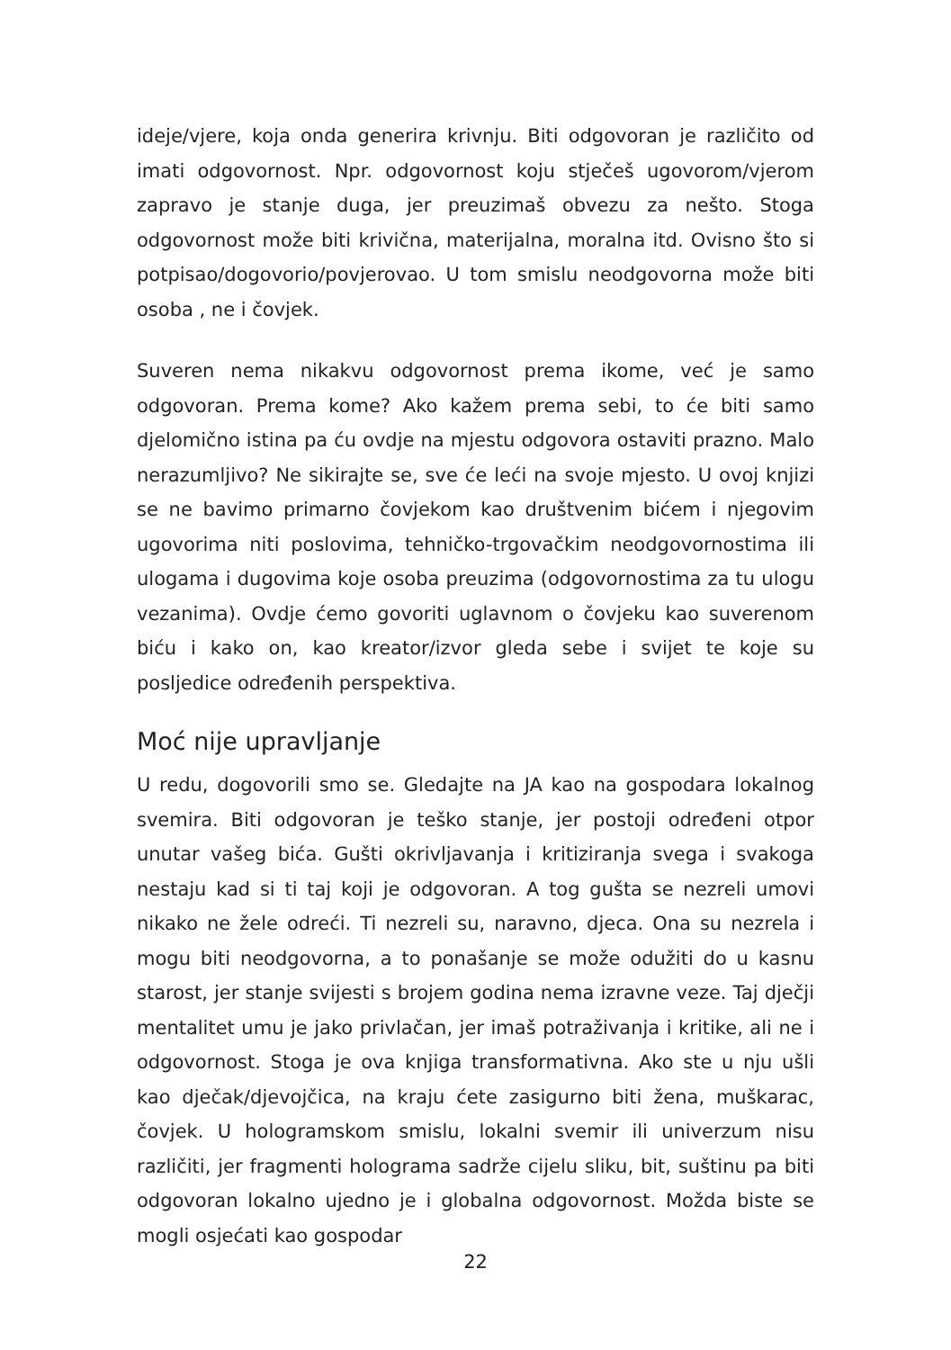ideje/vjere, koja onda generira krivnju. Biti odgovoran je različito od imati odgovornost. Npr. odgovornost koju stječeš ugovorom/vjerom zapravo je stanje duga, jer preuzimaš obvezu za nešto. Stoga odgovornost može biti krivična, materijalna, moralna itd. Ovisno što si potpisao/dogovorio/povjerovao. U tom smislu neodgovorna može biti osoba , ne i čovjek.
Suveren nema nikakvu odgovornost prema ikome, već je samo odgovoran. Prema kome? Ako kažem prema sebi, to će biti samo djelomično istina pa ću ovdje na mjestu odgovora ostaviti prazno. Malo nerazumljivo? Ne sikirajte se, sve će leći na svoje mjesto. U ovoj knjizi se ne bavimo primarno čovjekom kao društvenim bićem i njegovim ugovorima niti poslovima, tehničko-trgovačkim neodgovornostima ili ulogama i dugovima koje osoba preuzima (odgovornostima za tu ulogu vezanima). Ovdje ćemo govoriti uglavnom o čovjeku kao suverenom biću i kako on, kao kreator/izvor gleda sebe i svijet te koje su posljedice određenih perspektiva.
Moć nije upravljanje
U redu, dogovorili smo se. Gledajte na JA kao na gospodara lokalnog svemira. Biti odgovoran je teško stanje, jer postoji određeni otpor unutar vašeg bića. Gušti okrivljavanja i kritiziranja svega i svakoga nestaju kad si ti taj koji je odgovoran. A tog gušta se nezreli umovi nikako ne žele odreći. Ti nezreli su, naravno, djeca. Ona su nezrela i mogu biti neodgovorna, a to ponašanje se može odužiti do u kasnu starost, jer stanje svijesti s brojem godina nema izravne veze. Taj dječji mentalitet umu je jako privlačan, jer imaš potraživanja i kritike, ali ne i odgovornost. Stoga je ova knjiga transformativna. Ako ste u nju ušli kao dječak/djevojčica, na kraju ćete zasigurno biti žena, muškarac, čovjek. U hologramskom smislu, lokalni svemir ili univerzum nisu različiti, jer fragmenti holograma sadrže cijelu sliku, bit, suštinu pa biti odgovoran lokalno ujedno je i globalna odgovornost. Možda biste se mogli osjećati kao gospodar
22